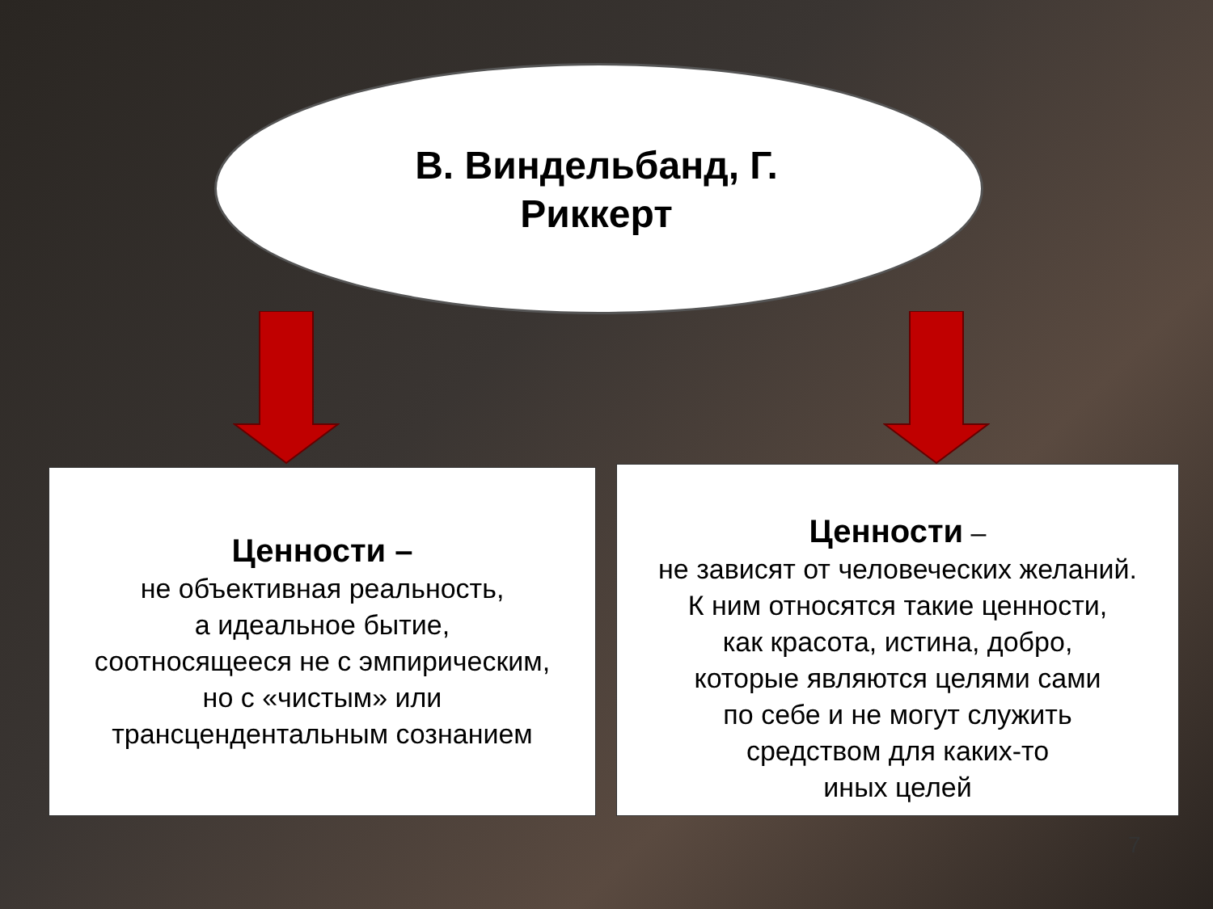В. Виндельбанд, Г.
Риккерт
Ценности –
не объективная реальность,
а идеальное бытие,
соотносящееся не с эмпирическим,
но с «чистым» или
трансцендентальным сознанием
Ценности –
не зависят от человеческих желаний.
К ним относятся такие ценности,
как красота, истина, добро,
которые являются целями сами
по себе и не могут служить
средством для каких-то
иных целей
7